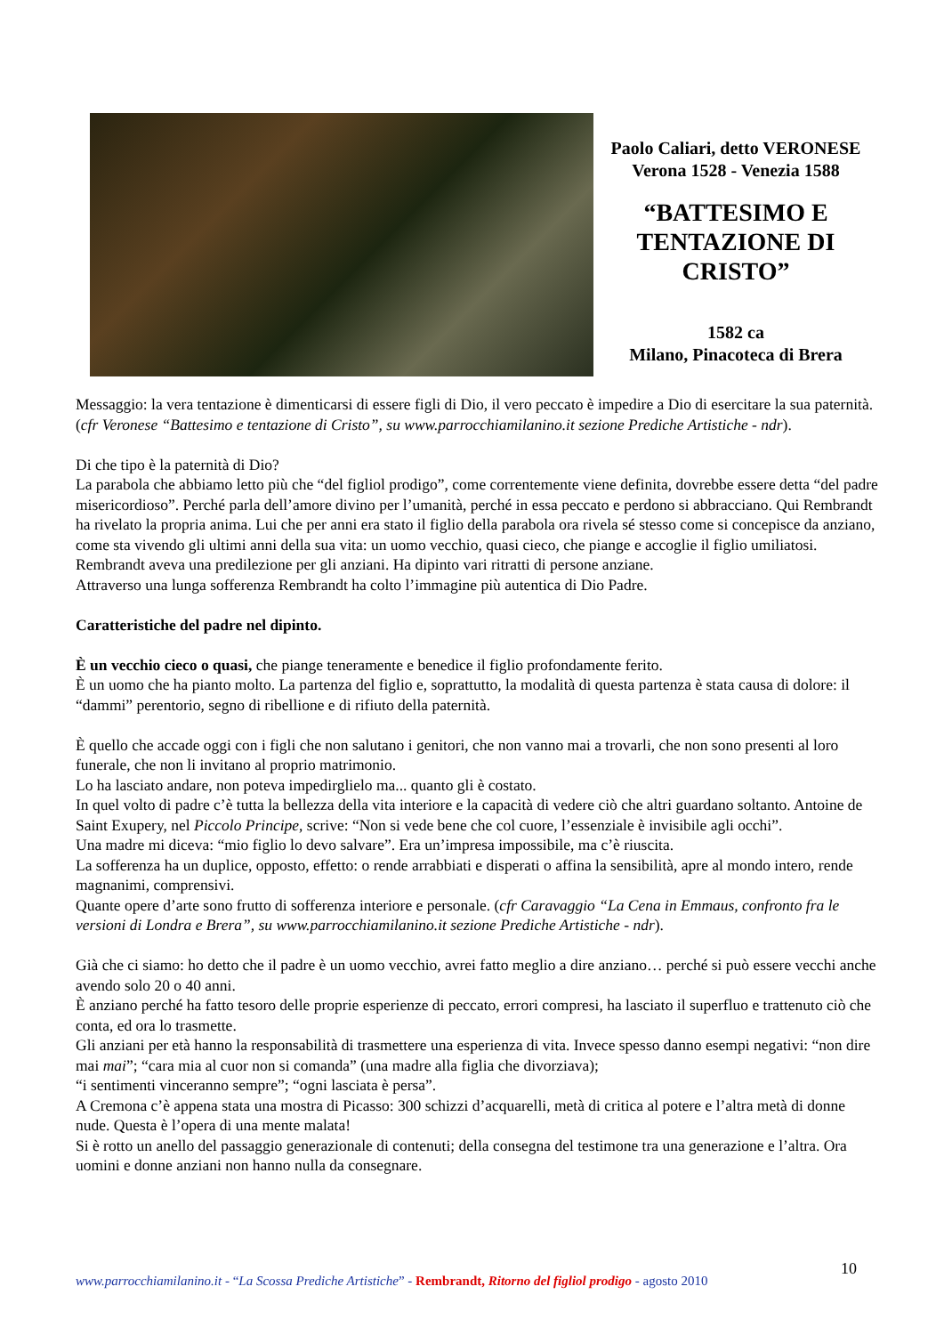Paolo Caliari, detto VERONESE
Verona 1528 - Venezia 1588
“BATTESIMO E TENTAZIONE DI CRISTO”
1582 ca
Milano, Pinacoteca di Brera
Messaggio: la vera tentazione è dimenticarsi di essere figli di Dio, il vero peccato è impedire a Dio di esercitare la sua paternità. (cfr Veronese “Battesimo e tentazione di Cristo”, su www.parrocchiamilanino.it sezione Prediche Artistiche - ndr).
Di che tipo è la paternità di Dio?
La parabola che abbiamo letto più che “del figliol prodigo”, come correntemente viene definita, dovrebbe essere detta “del padre misericordioso”. Perché parla dell’amore divino per l’umanità, perché in essa peccato e perdono si abbracciano. Qui Rembrandt ha rivelato la propria anima. Lui che per anni era stato il figlio della parabola ora rivela sé stesso come si concepisce da anziano, come sta vivendo gli ultimi anni della sua vita: un uomo vecchio, quasi cieco, che piange e accoglie il figlio umiliatosi.
Rembrandt aveva una predilezione per gli anziani. Ha dipinto vari ritratti di persone anziane.
Attraverso una lunga sofferenza Rembrandt ha colto l’immagine più autentica di Dio Padre.
Caratteristiche del padre nel dipinto.
È un vecchio cieco o quasi, che piange teneramente e benedice il figlio profondamente ferito.
È un uomo che ha pianto molto. La partenza del figlio e, soprattutto, la modalità di questa partenza è stata causa di dolore: il “dammi” perentorio, segno di ribellione e di rifiuto della paternità.
È quello che accade oggi con i figli che non salutano i genitori, che non vanno mai a trovarli, che non sono presenti al loro funerale, che non li invitano al proprio matrimonio.
Lo ha lasciato andare, non poteva impedirglielo ma... quanto gli è costato.
In quel volto di padre c’è tutta la bellezza della vita interiore e la capacità di vedere ciò che altri guardano soltanto. Antoine de Saint Exupery, nel Piccolo Principe, scrive: “Non si vede bene che col cuore, l’essenziale è invisibile agli occhi”.
Una madre mi diceva: “mio figlio lo devo salvare”. Era un’impresa impossibile, ma c’è riuscita.
La sofferenza ha un duplice, opposto, effetto: o rende arrabbiati e disperati o affina la sensibilità, apre al mondo intero, rende magnanimi, comprensivi.
Quante opere d’arte sono frutto di sofferenza interiore e personale. (cfr Caravaggio “La Cena in Emmaus, confronto fra le versioni di Londra e Brera”, su www.parrocchiamilanino.it sezione Prediche Artistiche - ndr).
Già che ci siamo: ho detto che il padre è un uomo vecchio, avrei fatto meglio a dire anziano… perché si può essere vecchi anche avendo solo 20 o 40 anni.
È anziano perché ha fatto tesoro delle proprie esperienze di peccato, errori compresi, ha lasciato il superfluo e trattenuto ciò che conta, ed ora lo trasmette.
Gli anziani per età hanno la responsabilità di trasmettere una esperienza di vita. Invece spesso danno esempi negativi: “non dire mai mai”; “cara mia al cuor non si comanda” (una madre alla figlia che divorziava);
“i sentimenti vinceranno sempre”; “ogni lasciata è persa”.
A Cremona c’è appena stata una mostra di Picasso: 300 schizzi d’acquarelli, metà di critica al potere e l’altra metà di donne nude. Questa è l’opera di una mente malata!
Si è rotto un anello del passaggio generazionale di contenuti; della consegna del testimone tra una generazione e l’altra. Ora uomini e donne anziani non hanno nulla da consegnare.
10
www.parrocchiamilanino.it - “La Scossa Prediche Artistiche” - Rembrandt, Ritorno del figliol prodigo - agosto 2010